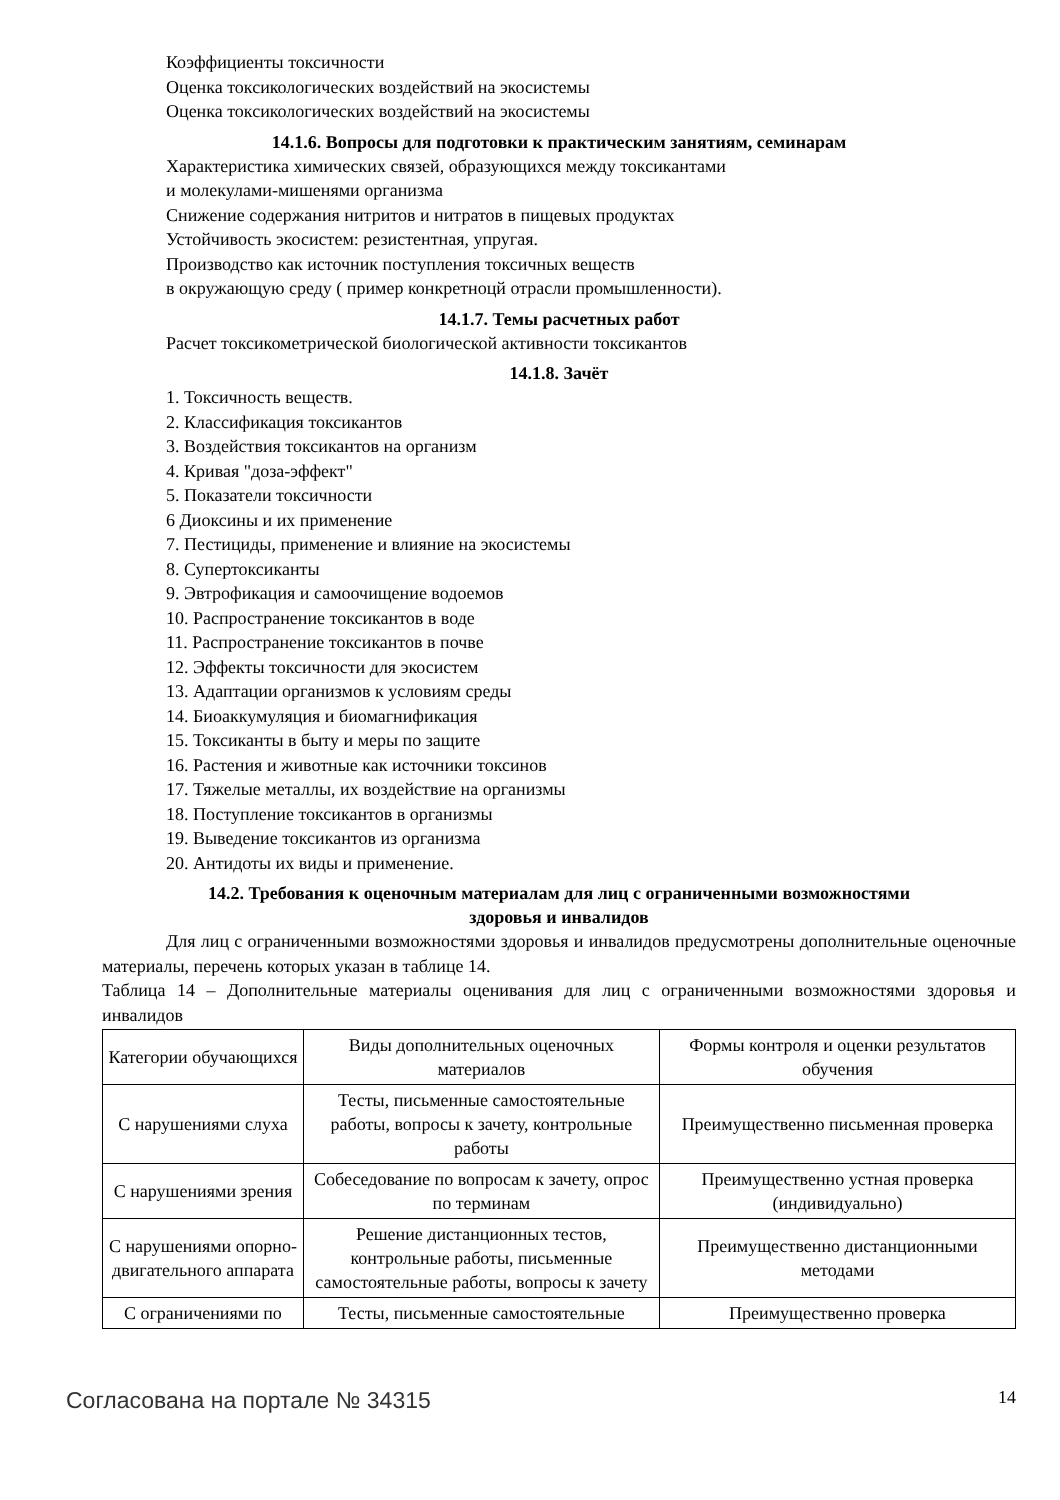Коэффициенты токсичности
Оценка токсикологических воздействий на экосистемы
Оценка токсикологических воздействий на экосистемы
14.1.6. Вопросы для подготовки к практическим занятиям, семинарам
Характеристика химических связей, образующихся между токсикантами
и молекулами-мишенями организма
Снижение содержания нитритов и нитратов в пищевых продуктах
Устойчивость экосистем: резистентная, упругая.
Производство как источник поступления токсичных веществ
в окружающую среду ( пример конкретноцй отрасли промышленности).
14.1.7. Темы расчетных работ
Расчет токсикометрической биологической активности токсикантов
14.1.8. Зачёт
1. Токсичность веществ.
2. Классификация токсикантов
3. Воздействия токсикантов на организм
4. Кривая "доза-эффект"
5. Показатели токсичности
6 Диоксины и их применение
7. Пестициды, применение и влияние на экосистемы
8. Супертоксиканты
9. Эвтрофикация и самоочищение водоемов
10. Распространение токсикантов в воде
11. Распространение токсикантов в почве
12. Эффекты токсичности для экосистем
13. Адаптации организмов к условиям среды
14. Биоаккумуляция и биомагнификация
15. Токсиканты в быту и меры по защите
16. Растения и животные как источники токсинов
17. Тяжелые металлы, их воздействие на организмы
18. Поступление токсикантов в организмы
19. Выведение токсикантов из организма
20. Антидоты их виды и применение.
14.2. Требования к оценочным материалам для лиц с ограниченными возможностями
здоровья и инвалидов
Для лиц с ограниченными возможностями здоровья и инвалидов предусмотрены дополнительные оценочные материалы, перечень которых указан в таблице 14.
Таблица 14 – Дополнительные материалы оценивания для лиц с ограниченными возможностями здоровья и инвалидов
| Категории обучающихся | Виды дополнительных оценочных материалов | Формы контроля и оценки результатов обучения |
| С нарушениями слуха | Тесты, письменные самостоятельные работы, вопросы к зачету, контрольные работы | Преимущественно письменная проверка |
| С нарушениями зрения | Собеседование по вопросам к зачету, опрос по терминам | Преимущественно устная проверка (индивидуально) |
| С нарушениями опорно-двигательного аппарата | Решение дистанционных тестов, контрольные работы, письменные самостоятельные работы, вопросы к зачету | Преимущественно дистанционными методами |
| С ограничениями по | Тесты, письменные самостоятельные | Преимущественно проверка |
Согласована на портале № 34315 14